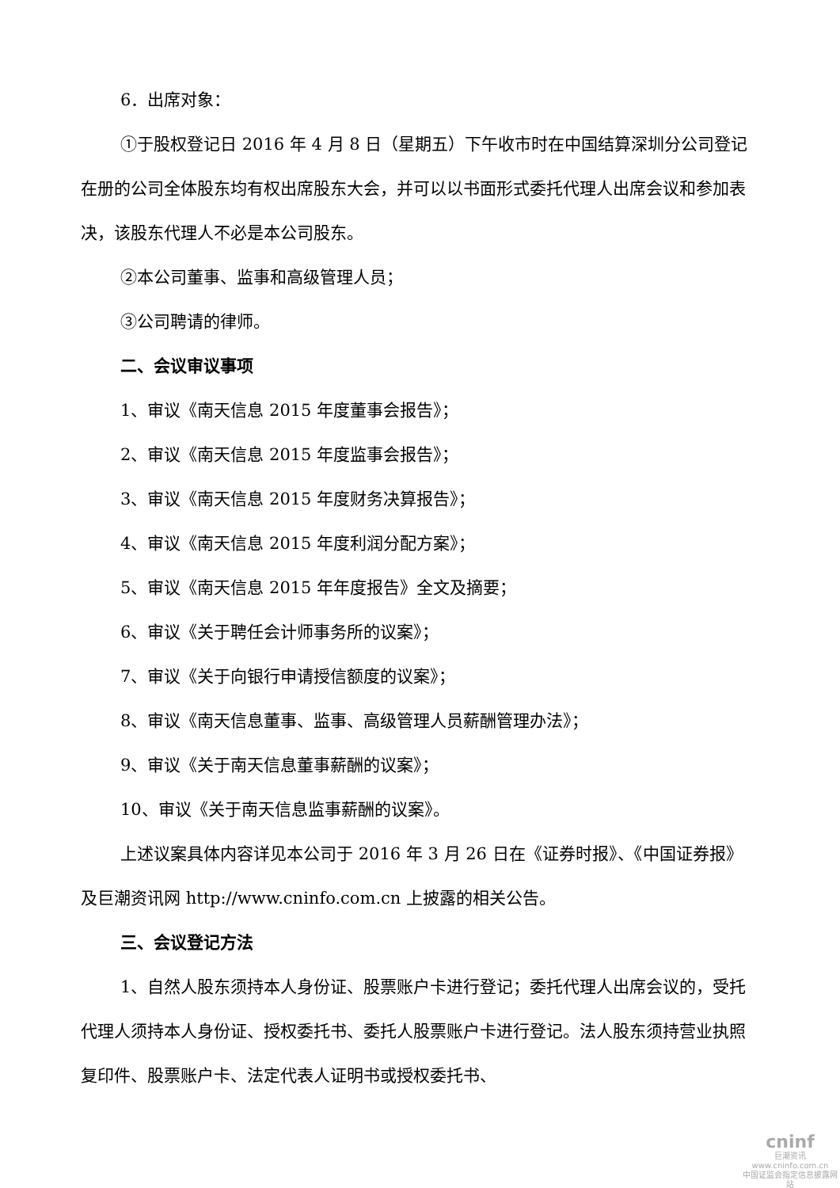6．出席对象：
①于股权登记日 2016 年 4 月 8 日（星期五）下午收市时在中国结算深圳分公司登记在册的公司全体股东均有权出席股东大会，并可以以书面形式委托代理人出席会议和参加表决，该股东代理人不必是本公司股东。
②本公司董事、监事和高级管理人员；
③公司聘请的律师。
二、会议审议事项
1、审议《南天信息 2015 年度董事会报告》；
2、审议《南天信息 2015 年度监事会报告》；
3、审议《南天信息 2015 年度财务决算报告》；
4、审议《南天信息 2015 年度利润分配方案》；
5、审议《南天信息 2015 年年度报告》全文及摘要；
6、审议《关于聘任会计师事务所的议案》；
7、审议《关于向银行申请授信额度的议案》；
8、审议《南天信息董事、监事、高级管理人员薪酬管理办法》；
9、审议《关于南天信息董事薪酬的议案》；
10、审议《关于南天信息监事薪酬的议案》。
上述议案具体内容详见本公司于 2016 年 3 月 26 日在《证券时报》、《中国证券报》及巨潮资讯网 http://www.cninfo.com.cn 上披露的相关公告。
三、会议登记方法
1、自然人股东须持本人身份证、股票账户卡进行登记；委托代理人出席会议的，受托代理人须持本人身份证、授权委托书、委托人股票账户卡进行登记。法人股东须持营业执照复印件、股票账户卡、法定代表人证明书或授权委托书、
cninf
巨潮资讯
www.cninfo.com.cn
中国证监会指定信息披露网站